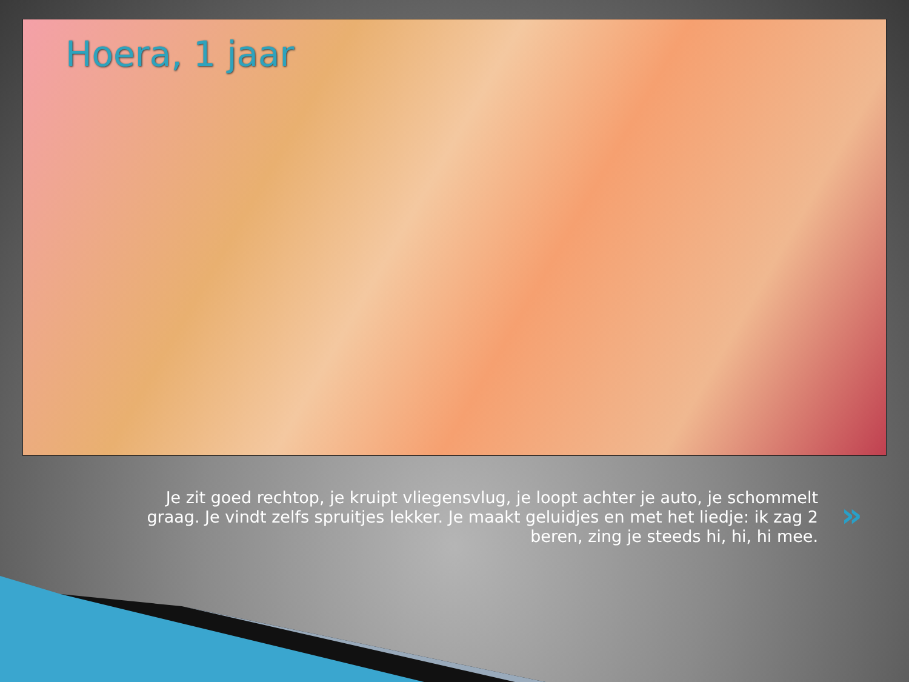Hoera, 1 jaar
Je zit goed rechtop, je kruipt vliegensvlug, je loopt achter je auto, je schommelt graag. Je vindt zelfs spruitjes lekker. Je maakt geluidjes en met het liedje: ik zag 2 beren, zing je steeds hi, hi, hi mee.
»